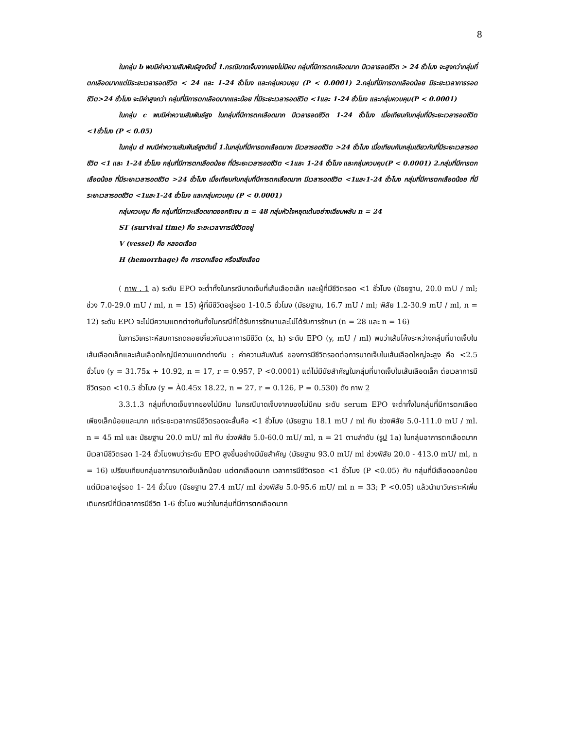8
ในกลุ่ม b พบมีค่าความสัมพันธ์สูงดังนี้ 1.กรณีบาดเจ็บจากของไม่มีคม กลุ่มที่มีการตกเลือดมาก มีเวลารอดชีวิต > 24 ชั่วโมง จะสูงกว่ากลุ่มที่ตกเลือดมากแต่มีระยะเวลารอดชีวิต < 24 และ 1-24 ชั่วโมง และกลุ่มควบคุม (P < 0.0001) 2.กลุ่มที่มีการตกเลือดน้อย มีระยะเวลาการรอดชีวิต>24 ชั่วโมง จะมีค่าสูงกว่า กลุ่มที่มีการตกเลือดมากและน้อย ที่มีระยะเวลารอดชีวิต <1และ 1-24 ชั่วโมง และกลุ่มควบคุม(P < 0.0001)
ในกลุ่ม c พบมีค่าความสัมพันธ์สูง ในกลุ่มที่มีการตกเลือดมาก มีเวลารอดชีวิต 1-24 ชั่วโมง เมื่อเทียบกับกลุ่มที่มีระยะเวลารอดชีวิต <1ชั่วโมง (P < 0.05)
ในกลุ่ม d พบมีค่าความสัมพันธ์สูงดังนี้ 1.ในกลุ่มที่มีการตกเลือดมาก มีเวลารอดชีวิต >24 ชั่วโมง เมื่อเทียบกับกลุ่มเดียวกันที่มีระยะเวลารอดชีวิต <1 และ 1-24 ชั่วโมง กลุ่มที่มีการตกเลือดน้อย ที่มีระยะเวลารอดชีวิต <1และ 1-24 ชั่วโมง และกลุ่มควบคุม(P < 0.0001) 2.กลุ่มที่มีการตกเลือดน้อย ที่มีระยะเวลารอดชีวิต >24 ชั่วโมง เมื่อเทียบกับกลุ่มที่มีการตกเลือดมาก มีเวลารอดชีวิต <1และ1-24 ชั่วโมง กลุ่มที่มีการตกเลือดน้อย ที่มีระยะเวลารอดชีวิต <1และ1-24 ชั่วโมง และกลุ่มควบคุม (P < 0.0001)
กลุ่มควบคุม คือ กลุ่มที่มีภาวะเลือดขาดออกซิเจน n = 48 กลุ่มหัวใจหยุดเต้นอย่างเฉียบพลัน n = 24
ST (survival time) คือ ระยะเวลาการมีชีวิตอยู่
V (vessel) คือ หลอดเลือด
H (hemorrhage) คือ การตกเลือด หรือเสียเลือด
( ภาพ . 1 a) ระดับ EPO จะต่ำทั้งในกรณีบาดเจ็บที่เส้นเลือดเล็ก และผู้ที่มีชีวิตรอด <1 ชั่วโมง (มัธยฐาน, 20.0 mU / ml; ช่วง 7.0-29.0 mU / ml, n = 15) ผู้ที่มีชีวิตอยู่รอด 1-10.5 ชั่วโมง (มัธยฐาน, 16.7 mU / ml; พิสัย 1.2-30.9 mU / ml, n = 12) ระดับ EPO จะไม่มีความแตกต่างกันทั้งในกรณีที่ได้รับการรักษาและไม่ได้รับการรักษา (n = 28 และ n = 16)
ในการวิเคราะห์สมการถดถอยเกี่ยวกับเวลาการมีชีวิต (x, h) ระดับ EPO (y, mU / ml) พบว่าเส้นโค้งระหว่างกลุ่มที่บาดเจ็บในเส้นเลือดเล็กและเส้นเลือดใหญ่มีความแตกต่างกัน : ค่าความสัมพันธ์ ของการมีชีวิตรอดต่อการบาดเจ็บในเส้นเลือดใหญ่จะสูง คือ <2.5 ชั่วโมง (y = 31.75x + 10.92, n = 17, r = 0.957, P <0.0001) แต่ไม่มีนัยสำคัญในกลุ่มที่บาดเจ็บในเส้นเลือดเล็ก ต่อเวลาการมีชีวิตรอด <10.5 ชั่วโมง (y = À0.45x 18.22, n = 27, r = 0.126, P = 0.530) ดัง ภาพ 2
3.3.1.3 กลุ่มที่บาดเจ็บจากของไม่มีคม ในกรณีบาดเจ็บจากของไม่มีคม ระดับ serum EPO จะต่ำทั้งในกลุ่มที่มีการตกเลือดเพียงเล็กน้อยและมาก แต่ระยะเวลาการมีชีวิตรอดจะสั้นคือ <1 ชั่วโมง (มัธยฐาน 18.1 mU / ml กับ ช่วงพิสัย 5.0-111.0 mU / ml. n = 45 ml และ มัธยฐาน 20.0 mU/ ml กับ ช่วงพิสัย 5.0-60.0 mU/ ml, n = 21 ตามลำดับ (รูป 1a) ในกลุ่มอาการตกเลือดมาก มีเวลามีชีวิตรอด 1-24 ชั่วโมงพบว่าระดับ EPO สูงขึ้นอย่างมีนัยสำคัญ (มัธยฐาน 93.0 mU/ ml ช่วงพิสัย 20.0 - 413.0 mU/ ml, n = 16) เปรียบเทียบกลุ่มอาการบาดเจ็บเล็กน้อย แต่ตกเลือดมาก เวลาการมีชีวิตรอด <1 ชั่วโมง (P <0.05) กับ กลุ่มที่มีเลือดออกน้อยแต่มีเวลาอยู่รอด 1- 24 ชั่วโมง (มัธยฐาน 27.4 mU/ ml ช่วงพิสัย 5.0-95.6 mU/ ml n = 33; P <0.05) แล้วนำมาวิเคราะห์เพิ่มเติมกรณีที่มีเวลาการมีชีวิต 1-6 ชั่วโมง พบว่าในกลุ่มที่มีการตกเลือดมาก